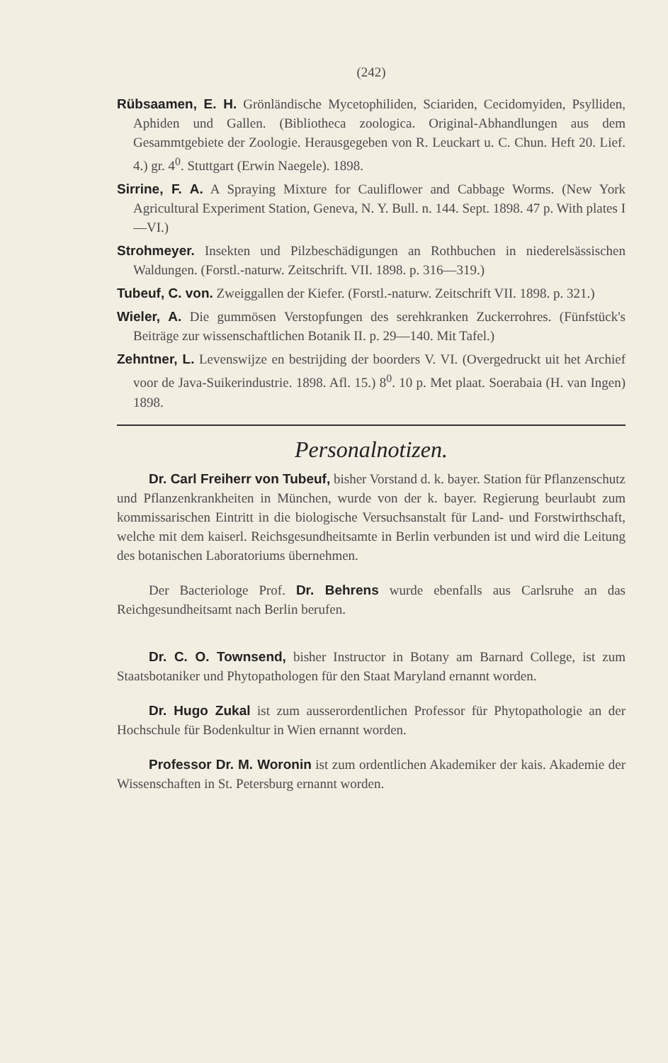(242)
Rübsaamen, E. H. Grönländische Mycetophiliden, Sciariden, Cecidomyiden, Psylliden, Aphiden und Gallen. (Bibliotheca zoologica. Original-Abhandlungen aus dem Gesammtgebiete der Zoologie. Herausgegeben von R. Leuckart u. C. Chun. Heft 20. Lief. 4.) gr. 4<sup>0</sup>. Stuttgart (Erwin Naegele). 1898.
Sirrine, F. A. A Spraying Mixture for Cauliflower and Cabbage Worms. (New York Agricultural Experiment Station, Geneva, N. Y. Bull. n. 144. Sept. 1898. 47 p. With plates I—VI.)
Strohmeyer. Insekten und Pilzbeschädigungen an Rothbuchen in niederelsässischen Waldungen. (Forstl.-naturw. Zeitschrift. VII. 1898. p. 316—319.)
Tubeuf, C. von. Zweiggallen der Kiefer. (Forstl.-naturw. Zeitschrift VII. 1898. p. 321.)
Wieler, A. Die gummösen Verstopfungen des serehkranken Zuckerrohres. (Fünfstück's Beiträge zur wissenschaftlichen Botanik II. p. 29—140. Mit Tafel.)
Zehntner, L. Levenswijze en bestrijding der boorders V. VI. (Overgedruckt uit het Archief voor de Java-Suikerindustrie. 1898. Afl. 15.) 8<sup>0</sup>. 10 p. Met plaat. Soerabaia (H. van Ingen) 1898.
Personalnotizen.
Dr. Carl Freiherr von Tubeuf, bisher Vorstand d. k. bayer. Station für Pflanzenschutz und Pflanzenkrankheiten in München, wurde von der k. bayer. Regierung beurlaubt zum kommissarischen Eintritt in die biologische Versuchsanstalt für Land- und Forstwirthschaft, welche mit dem kaiserl. Reichsgesundheitsamte in Berlin verbunden ist und wird die Leitung des botanischen Laboratoriums übernehmen.
Der Bacteriologe Prof. Dr. Behrens wurde ebenfalls aus Carlsruhe an das Reichgesundheitsamt nach Berlin berufen.
Dr. C. O. Townsend, bisher Instructor in Botany am Barnard College, ist zum Staatsbotaniker und Phytopathologen für den Staat Maryland ernannt worden.
Dr. Hugo Zukal ist zum ausserordentlichen Professor für Phytopathologie an der Hochschule für Bodenkultur in Wien ernannt worden.
Professor Dr. M. Woronin ist zum ordentlichen Akademiker der kais. Akademie der Wissenschaften in St. Petersburg ernannt worden.